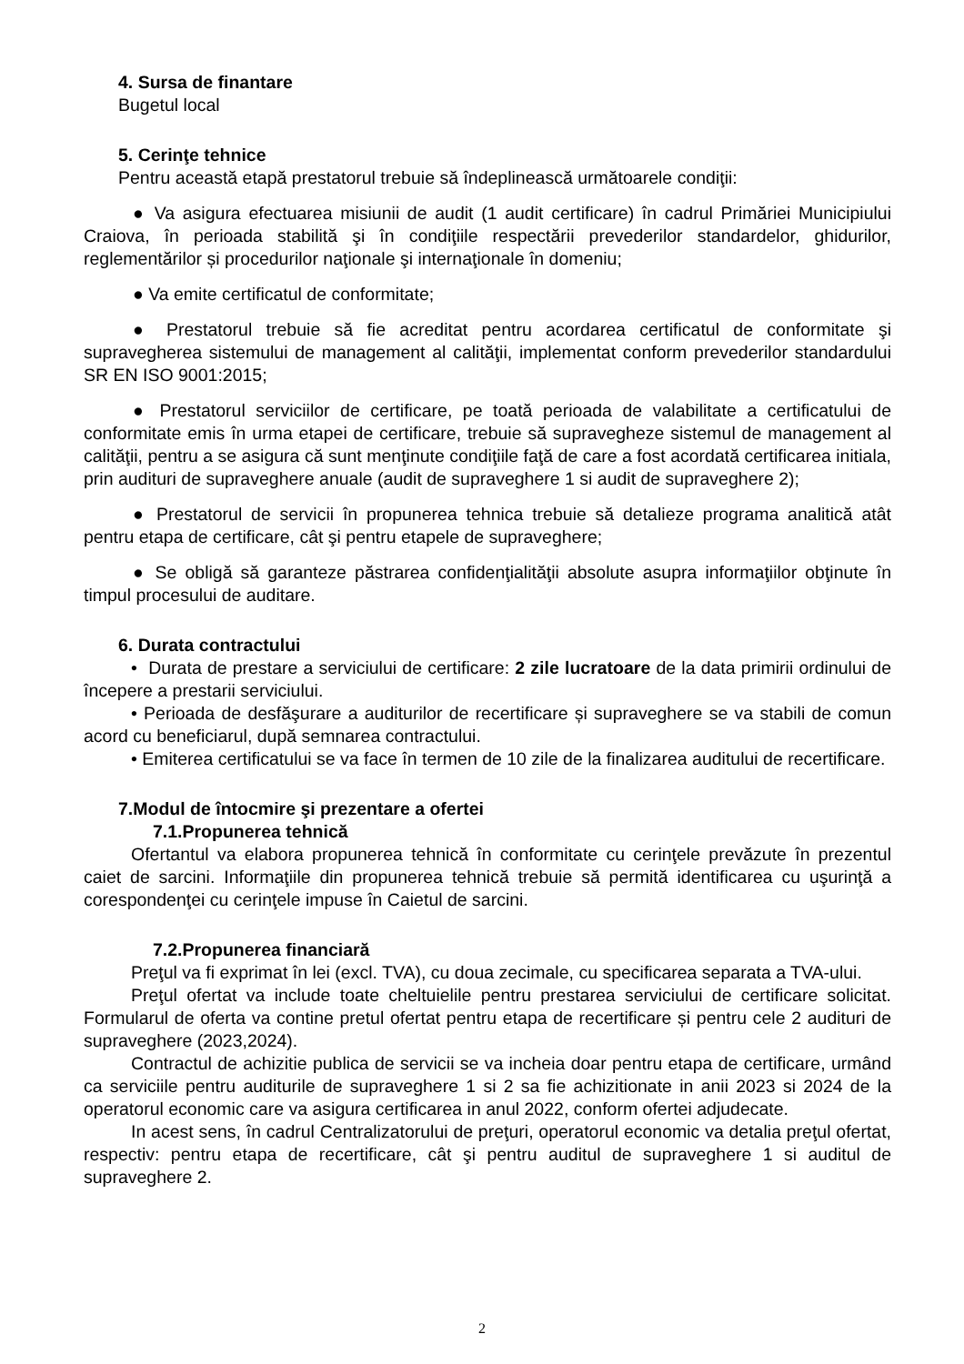4. Sursa de finantare
Bugetul local
5. Cerinţe tehnice
Pentru această etapă prestatorul trebuie să îndeplinească următoarele condiţii:
● Va asigura efectuarea misiunii de audit (1 audit certificare) în cadrul Primăriei Municipiului Craiova, în perioada stabilită şi în condiţiile respectării prevederilor standardelor, ghidurilor, reglementărilor și procedurilor naţionale şi internaţionale în domeniu;
● Va emite certificatul de conformitate;
● Prestatorul trebuie să fie acreditat pentru acordarea certificatul de conformitate şi supravegherea sistemului de management al calităţii, implementat conform prevederilor standardului SR EN ISO 9001:2015;
● Prestatorul serviciilor de certificare, pe toată perioada de valabilitate a certificatului de conformitate emis în urma etapei de certificare, trebuie să supravegheze sistemul de management al calităţii, pentru a se asigura că sunt menţinute condiţiile faţă de care a fost acordată certificarea initiala, prin audituri de supraveghere anuale (audit de supraveghere 1 si audit de supraveghere 2);
● Prestatorul de servicii în propunerea tehnica trebuie să detalieze programa analitică atât pentru etapa de certificare, cât şi pentru etapele de supraveghere;
● Se obligă să garanteze păstrarea confidenţialităţii absolute asupra informaţiilor obţinute în timpul procesului de auditare.
6. Durata contractului
• Durata de prestare a serviciului de certificare: 2 zile lucratoare de la data primirii ordinului de începere a prestarii serviciului.
• Perioada de desfăşurare a auditurilor de recertificare și supraveghere se va stabili de comun acord cu beneficiarul, după semnarea contractului.
• Emiterea certificatului se va face în termen de 10 zile de la finalizarea auditului de recertificare.
7.Modul de întocmire şi prezentare a ofertei
7.1.Propunerea tehnică
Ofertantul va elabora propunerea tehnică în conformitate cu cerinţele prevăzute în prezentul caiet de sarcini. Informaţiile din propunerea tehnică trebuie să permită identificarea cu uşurinţă a corespondenţei cu cerinţele impuse în Caietul de sarcini.
7.2.Propunerea financiară
Preţul va fi exprimat în lei (excl. TVA), cu doua zecimale, cu specificarea separata a TVA-ului.
Preţul ofertat va include toate cheltuielile pentru prestarea serviciului de certificare solicitat. Formularul de oferta va contine pretul ofertat pentru etapa de recertificare și pentru cele 2 audituri de supraveghere (2023,2024).
Contractul de achizitie publica de servicii se va incheia doar pentru etapa de certificare, urmând ca serviciile pentru auditurile de supraveghere 1 si 2 sa fie achizitionate in anii 2023 si 2024 de la operatorul economic care va asigura certificarea in anul 2022, conform ofertei adjudecate.
In acest sens, în cadrul Centralizatorului de preţuri, operatorul economic va detalia preţul ofertat, respectiv: pentru etapa de recertificare, cât şi pentru auditul de supraveghere 1 si auditul de supraveghere 2.
2